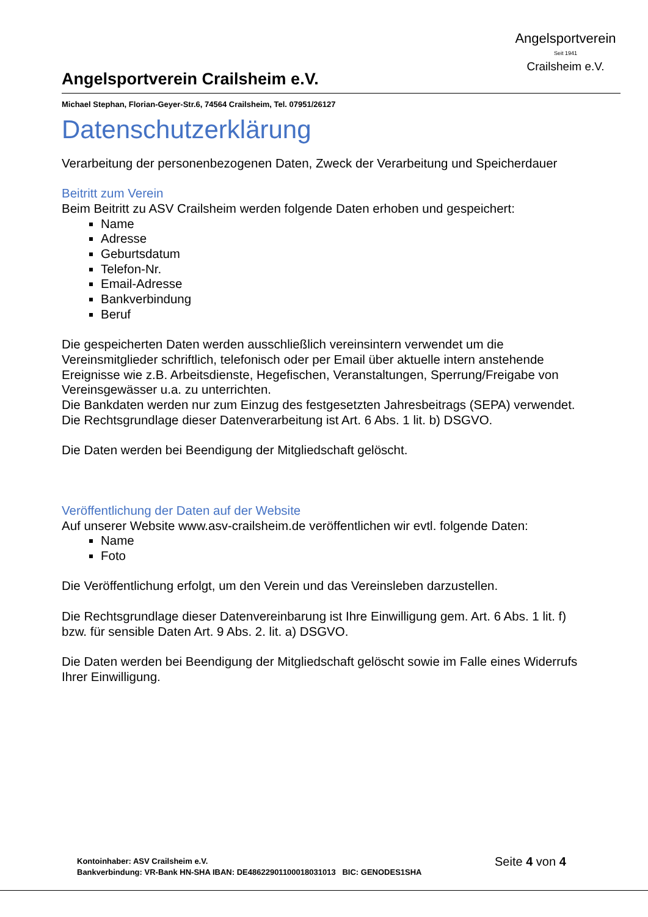Angelsportverein
Seit 1941
Crailsheim e.V.
Angelsportverein Crailsheim e.V.
Michael Stephan, Florian-Geyer-Str.6, 74564 Crailsheim, Tel. 07951/26127
Datenschutzerklärung
Verarbeitung der personenbezogenen Daten, Zweck der Verarbeitung und Speicherdauer
Beitritt zum Verein
Beim Beitritt zu ASV Crailsheim werden folgende Daten erhoben und gespeichert:
Name
Adresse
Geburtsdatum
Telefon-Nr.
Email-Adresse
Bankverbindung
Beruf
Die gespeicherten Daten werden ausschließlich vereinsintern verwendet um die Vereinsmitglieder schriftlich, telefonisch oder per Email über aktuelle intern anstehende Ereignisse wie z.B. Arbeitsdienste, Hegefischen, Veranstaltungen, Sperrung/Freigabe von Vereinsgewässer u.a. zu unterrichten.
Die Bankdaten werden nur zum Einzug des festgesetzten Jahresbeitrags (SEPA) verwendet.
Die Rechtsgrundlage dieser Datenverarbeitung ist Art. 6 Abs. 1 lit. b) DSGVO.
Die Daten werden bei Beendigung der Mitgliedschaft gelöscht.
Veröffentlichung der Daten auf der Website
Auf unserer Website www.asv-crailsheim.de veröffentlichen wir evtl. folgende Daten:
Name
Foto
Die Veröffentlichung erfolgt, um den Verein und das Vereinsleben darzustellen.
Die Rechtsgrundlage dieser Datenvereinbarung ist Ihre Einwilligung gem. Art. 6 Abs. 1 lit. f) bzw. für sensible Daten Art. 9 Abs. 2. lit. a) DSGVO.
Die Daten werden bei Beendigung der Mitgliedschaft gelöscht sowie im Falle eines Widerrufs Ihrer Einwilligung.
Kontoinhaber: ASV Crailsheim e.V.
Bankverbindung: VR-Bank HN-SHA IBAN: DE48622901100018031013 BIC: GENODES1SHA
Seite 4 von 4